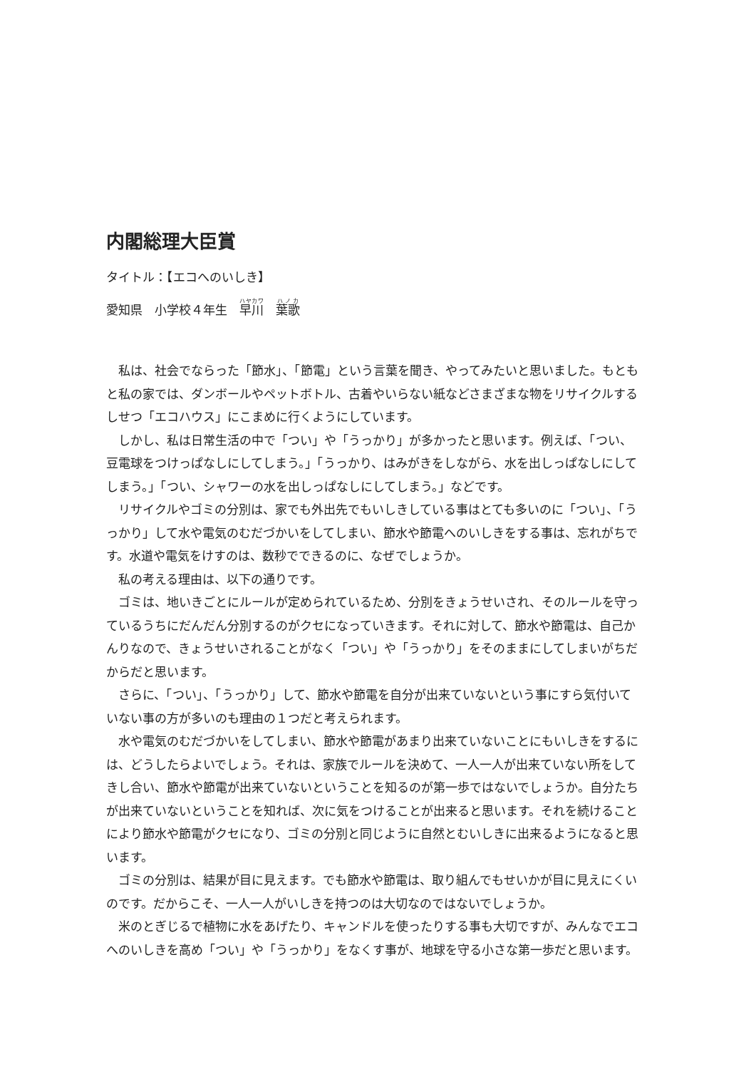内閣総理大臣賞
タイトル：【エコへのいしき】
愛知県　小学校４年生　早川　葉歌
私は、社会でならった「節水」、「節電」という言葉を聞き、やってみたいと思いました。もともと私の家では、ダンボールやペットボトル、古着やいらない紙などさまざまな物をリサイクルするしせつ「エコハウス」にこまめに行くようにしています。
しかし、私は日常生活の中で「つい」や「うっかり」が多かったと思います。例えば、「つい、豆電球をつけっぱなしにしてしまう。」「うっかり、はみがきをしながら、水を出しっぱなしにしてしまう。」「つい、シャワーの水を出しっぱなしにしてしまう。」などです。
リサイクルやゴミの分別は、家でも外出先でもいしきしている事はとても多いのに「つい」、「うっかり」して水や電気のむだづかいをしてしまい、節水や節電へのいしきをする事は、忘れがちです。水道や電気をけすのは、数秒でできるのに、なぜでしょうか。
私の考える理由は、以下の通りです。
ゴミは、地いきごとにルールが定められているため、分別をきょうせいされ、そのルールを守っているうちにだんだん分別するのがクセになっていきます。それに対して、節水や節電は、自己かんりなので、きょうせいされることがなく「つい」や「うっかり」をそのままにしてしまいがちだからだと思います。
さらに、「つい」、「うっかり」して、節水や節電を自分が出来ていないという事にすら気付いていない事の方が多いのも理由の１つだと考えられます。
水や電気のむだづかいをしてしまい、節水や節電があまり出来ていないことにもいしきをするには、どうしたらよいでしょう。それは、家族でルールを決めて、一人一人が出来ていない所をしてきし合い、節水や節電が出来ていないということを知るのが第一歩ではないでしょうか。自分たちが出来ていないということを知れば、次に気をつけることが出来ると思います。それを続けることにより節水や節電がクセになり、ゴミの分別と同じように自然とむいしきに出来るようになると思います。
ゴミの分別は、結果が目に見えます。でも節水や節電は、取り組んでもせいかが目に見えにくいのです。だからこそ、一人一人がいしきを持つのは大切なのではないでしょうか。
米のとぎじるで植物に水をあげたり、キャンドルを使ったりする事も大切ですが、みんなでエコへのいしきを高め「つい」や「うっかり」をなくす事が、地球を守る小さな第一歩だと思います。